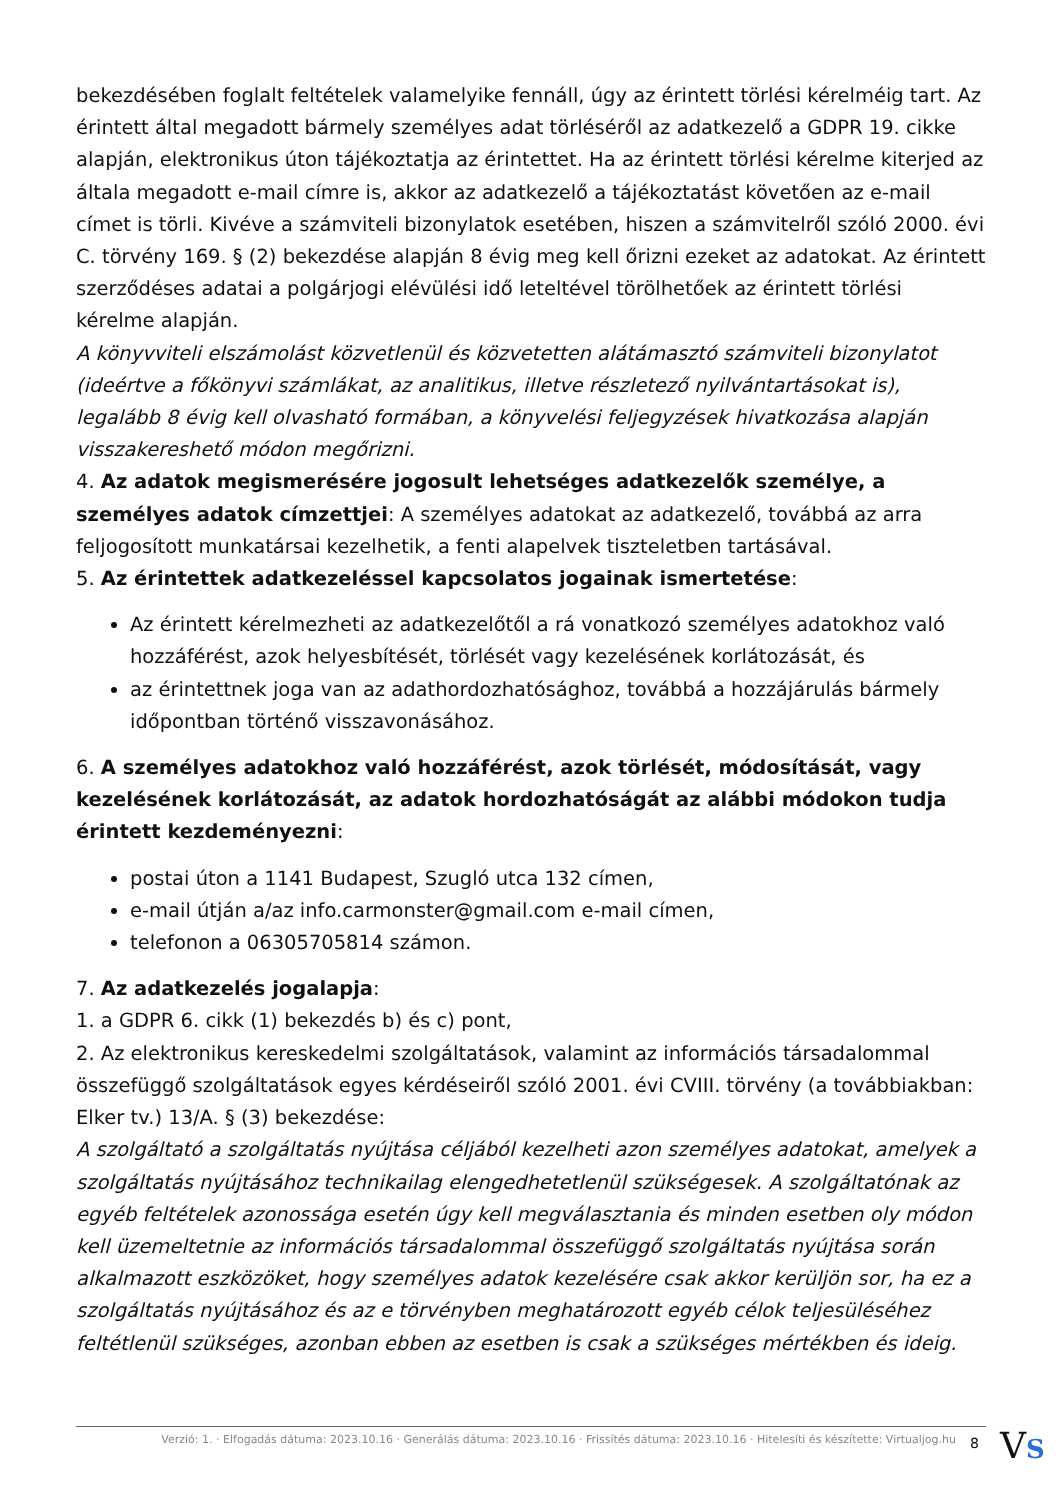bekezdésében foglalt feltételek valamelyike fennáll, úgy az érintett törlési kérelméig tart. Az érintett által megadott bármely személyes adat törléséről az adatkezelő a GDPR 19. cikke alapján, elektronikus úton tájékoztatja az érintettet. Ha az érintett törlési kérelme kiterjed az általa megadott e-mail címre is, akkor az adatkezelő a tájékoztatást követően az e-mail címet is törli. Kivéve a számviteli bizonylatok esetében, hiszen a számvitelről szóló 2000. évi C. törvény 169. § (2) bekezdése alapján 8 évig meg kell őrizni ezeket az adatokat. Az érintett szerződéses adatai a polgárjogi elévülési idő leteltével törölhetőek az érintett törlési kérelme alapján.
A könyvviteli elszámolást közvetlenül és közvetetten alátámasztó számviteli bizonylatot (ideértve a főkönyvi számlákat, az analitikus, illetve részletező nyilvántartásokat is), legalább 8 évig kell olvasható formában, a könyvelési feljegyzések hivatkozása alapján visszakereshető módon megőrizni.
4. Az adatok megismerésére jogosult lehetséges adatkezelők személye, a személyes adatok címzettjei: A személyes adatokat az adatkezelő, továbbá az arra feljogosított munkatársai kezelhetik, a fenti alapelvek tiszteletben tartásával.
5. Az érintettek adatkezeléssel kapcsolatos jogainak ismertetése:
Az érintett kérelmezheti az adatkezelőtől a rá vonatkozó személyes adatokhoz való hozzáférést, azok helyesbítését, törlését vagy kezelésének korlátozását, és
az érintettnek joga van az adathordozhatósághoz, továbbá a hozzájárulás bármely időpontban történő visszavonásához.
6. A személyes adatokhoz való hozzáférést, azok törlését, módosítását, vagy kezelésének korlátozását, az adatok hordozhatóságát az alábbi módokon tudja érintett kezdeményezni:
postai úton a 1141 Budapest, Szugló utca 132 címen,
e-mail útján a/az info.carmonster@gmail.com e-mail címen,
telefonon a 06305705814 számon.
7. Az adatkezelés jogalapja:
1. a GDPR 6. cikk (1) bekezdés b) és c) pont,
2. Az elektronikus kereskedelmi szolgáltatások, valamint az információs társadalommal összefüggő szolgáltatások egyes kérdéseiről szóló 2001. évi CVIII. törvény (a továbbiakban: Elker tv.) 13/A. § (3) bekezdése:
A szolgáltató a szolgáltatás nyújtása céljából kezelheti azon személyes adatokat, amelyek a szolgáltatás nyújtásához technikailag elengedhetetlenül szükségesek. A szolgáltatónak az egyéb feltételek azonossága esetén úgy kell megválasztania és minden esetben oly módon kell üzemeltetnie az információs társadalommal összefüggő szolgáltatás nyújtása során alkalmazott eszközöket, hogy személyes adatok kezelésére csak akkor kerüljön sor, ha ez a szolgáltatás nyújtásához és az e törvényben meghatározott egyéb célok teljesüléséhez feltétlenül szükséges, azonban ebben az esetben is csak a szükséges mértékben és ideig.
Verzió: 1. · Elfogadás dátuma: 2023.10.16 · Generálás dátuma: 2023.10.16 · Frissítés dátuma: 2023.10.16 · Hitelesíti és készítette: Virtualjog.hu
8 VS